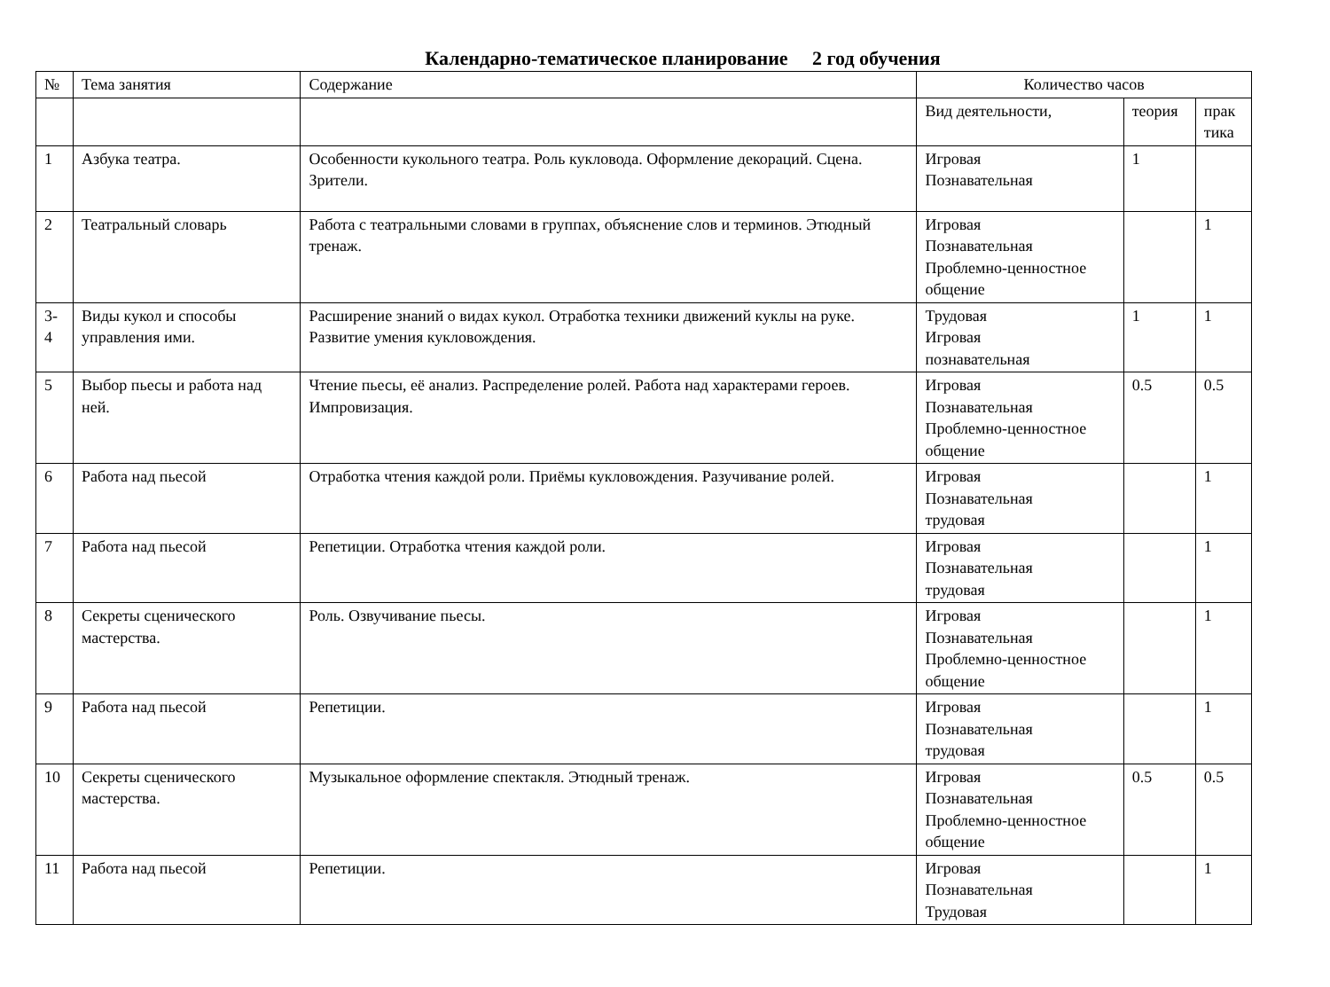Календарно-тематическое планирование 2 год обучения
| № | Тема занятия | Содержание | Количество часов | | |
| --- | --- | --- | --- | --- | --- |
| | | | Вид деятельности, | теория | прак тика |
| 1 | Азбука театра. | Особенности кукольного театра. Роль кукловода. Оформление декораций. Сцена. Зрители. | Игровая Познавательная | 1 | |
| 2 | Театральный словарь | Работа с театральными словами в группах, объяснение слов и терминов. Этюдный тренаж. | Игровая Познавательная Проблемно-ценностное общение | | 1 |
| 3-4 | Виды кукол и способы управления ими. | Расширение знаний о видах кукол. Отработка техники движений куклы на руке. Развитие умения кукловождения. | Трудовая Игровая познавательная | 1 | 1 |
| 5 | Выбор пьесы и работа над ней. | Чтение пьесы, её анализ. Распределение ролей. Работа над характерами героев. Импровизация. | Игровая Познавательная Проблемно-ценностное общение | 0.5 | 0.5 |
| 6 | Работа над пьесой | Отработка чтения каждой роли. Приёмы кукловождения. Разучивание ролей. | Игровая Познавательная трудовая | | 1 |
| 7 | Работа над пьесой | Репетиции. Отработка чтения каждой роли. | Игровая Познавательная трудовая | | 1 |
| 8 | Секреты сценического мастерства. | Роль. Озвучивание пьесы. | Игровая Познавательная Проблемно-ценностное общение | | 1 |
| 9 | Работа над пьесой | Репетиции. | Игровая Познавательная трудовая | | 1 |
| 10 | Секреты сценического мастерства. | Музыкальное оформление спектакля. Этюдный тренаж. | Игровая Познавательная Проблемно-ценностное общение | 0.5 | 0.5 |
| 11 | Работа над пьесой | Репетиции. | Игровая Познавательная Трудовая | | 1 |